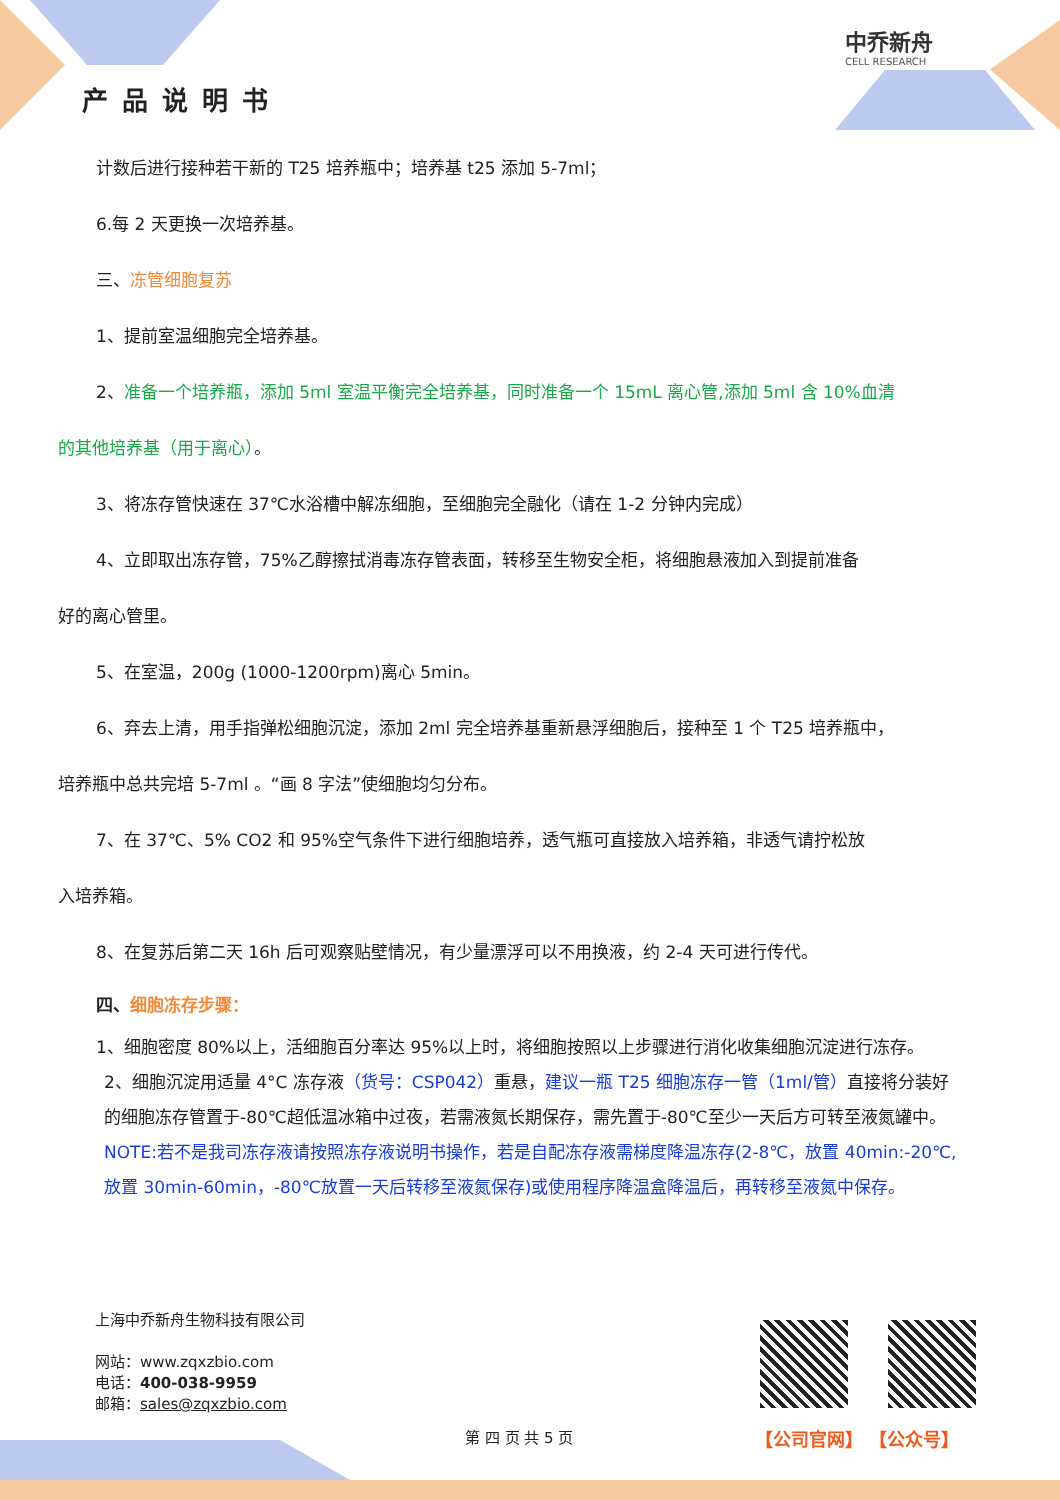产品说明书
中乔新舟
CELL RESEARCH
计数后进行接种若干新的 T25 培养瓶中；培养基 t25 添加 5-7ml；
6.每 2 天更换一次培养基。
三、冻管细胞复苏
1、提前室温细胞完全培养基。
2、准备一个培养瓶，添加 5ml 室温平衡完全培养基，同时准备一个 15mL 离心管,添加 5ml 含 10%血清
的其他培养基（用于离心）。
3、将冻存管快速在 37℃水浴槽中解冻细胞，至细胞完全融化（请在 1-2 分钟内完成）
4、立即取出冻存管，75%乙醇擦拭消毒冻存管表面，转移至生物安全柜，将细胞悬液加入到提前准备
好的离心管里。
5、在室温，200g (1000-1200rpm)离心 5min。
6、弃去上清，用手指弹松细胞沉淀，添加 2ml 完全培养基重新悬浮细胞后，接种至 1 个 T25 培养瓶中，
培养瓶中总共完培 5-7ml 。“画 8 字法”使细胞均匀分布。
7、在 37℃、5% CO2 和 95%空气条件下进行细胞培养，透气瓶可直接放入培养箱，非透气请拧松放
入培养箱。
8、在复苏后第二天 16h 后可观察贴壁情况，有少量漂浮可以不用换液，约 2-4 天可进行传代。
四、细胞冻存步骤：
1、细胞密度 80%以上，活细胞百分率达 95%以上时，将细胞按照以上步骤进行消化收集细胞沉淀进行冻存。
2、细胞沉淀用适量 4°C 冻存液（货号：CSP042）重悬，建议一瓶 T25 细胞冻存一管（1ml/管）直接将分装好的细胞冻存管置于-80℃超低温冰箱中过夜，若需液氮长期保存，需先置于-80℃至少一天后方可转至液氮罐中。
NOTE:若不是我司冻存液请按照冻存液说明书操作，若是自配冻存液需梯度降温冻存(2-8℃，放置 40min:-20℃,放置 30min-60min，-80℃放置一天后转移至液氮保存)或使用程序降温盒降温后，再转移至液氮中保存。
上海中乔新舟生物科技有限公司
网站：www.zqxzbio.com
电话：400-038-9959
邮箱：sales@zqxzbio.com
【公司官网】 【公众号】
第 四 页 共 5 页